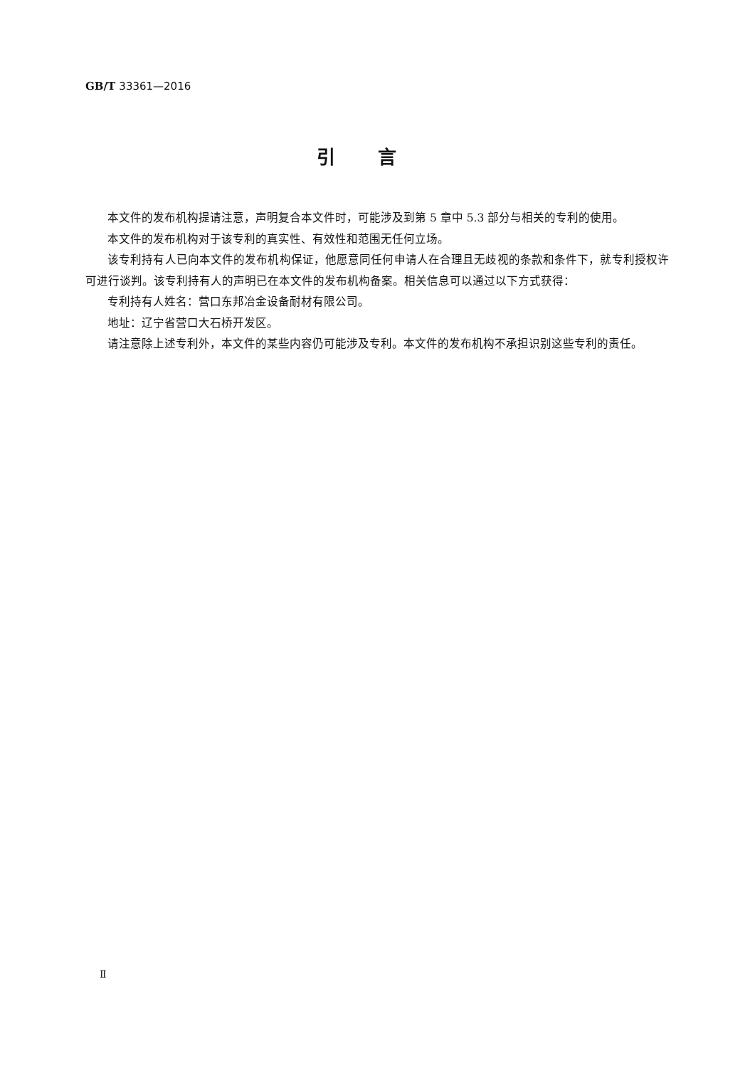GB/T 33361—2016
引言
本文件的发布机构提请注意，声明复合本文件时，可能涉及到第 5 章中 5.3 部分与相关的专利的使用。
本文件的发布机构对于该专利的真实性、有效性和范围无任何立场。
该专利持有人已向本文件的发布机构保证，他愿意同任何申请人在合理且无歧视的条款和条件下，就专利授权许可进行谈判。该专利持有人的声明已在本文件的发布机构备案。相关信息可以通过以下方式获得：
专利持有人姓名：营口东邦冶金设备耐材有限公司。
地址：辽宁省营口大石桥开发区。
请注意除上述专利外，本文件的某些内容仍可能涉及专利。本文件的发布机构不承担识别这些专利的责任。
Ⅱ